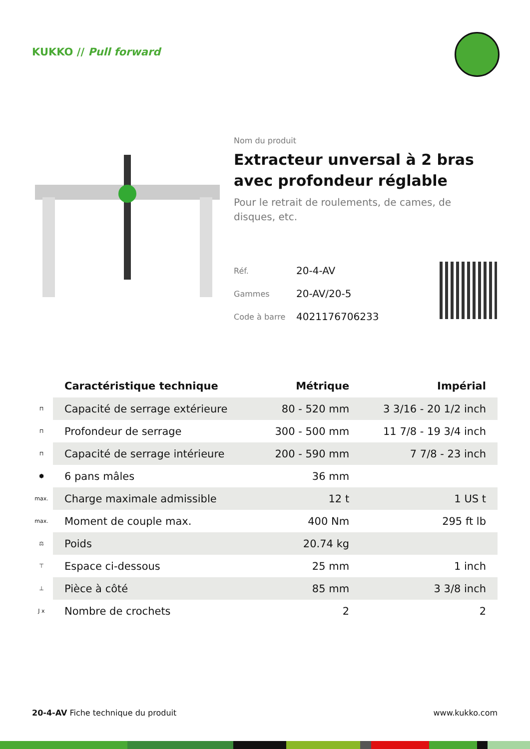KUKKO // Pull forward
Nom du produit
Extracteur unversal à 2 bras avec profondeur réglable
Pour le retrait de roulements, de cames, de disques, etc.
| Réf. | 20-4-AV |
| Gammes | 20-AV/20-5 |
| Code à barre | 4021176706233 |
| | Caractéristique technique | Métrique | Impérial |
| --- | --- | --- | --- |
| ⊓ | Capacité de serrage extérieure | 80 - 520 mm | 3 3/16 - 20 1/2 inch |
| ⊓ | Profondeur de serrage | 300 - 500 mm | 11 7/8 - 19 3/4 inch |
| ⊓ | Capacité de serrage intérieure | 200 - 590 mm | 7 7/8 - 23 inch |
| ⬢ | 6 pans mâles | 36 mm | |
| max. | Charge maximale admissible | 12 t | 1 US t |
| max. | Moment de couple max. | 400 Nm | 295 ft lb |
| ⚖ | Poids | 20.74 kg | |
| ⊤ | Espace ci-dessous | 25 mm | 1 inch |
| ⊥ | Pièce à côté | 85 mm | 3 3/8 inch |
| J x | Nombre de crochets | 2 | 2 |
20-4-AV Fiche technique du produit www.kukko.com